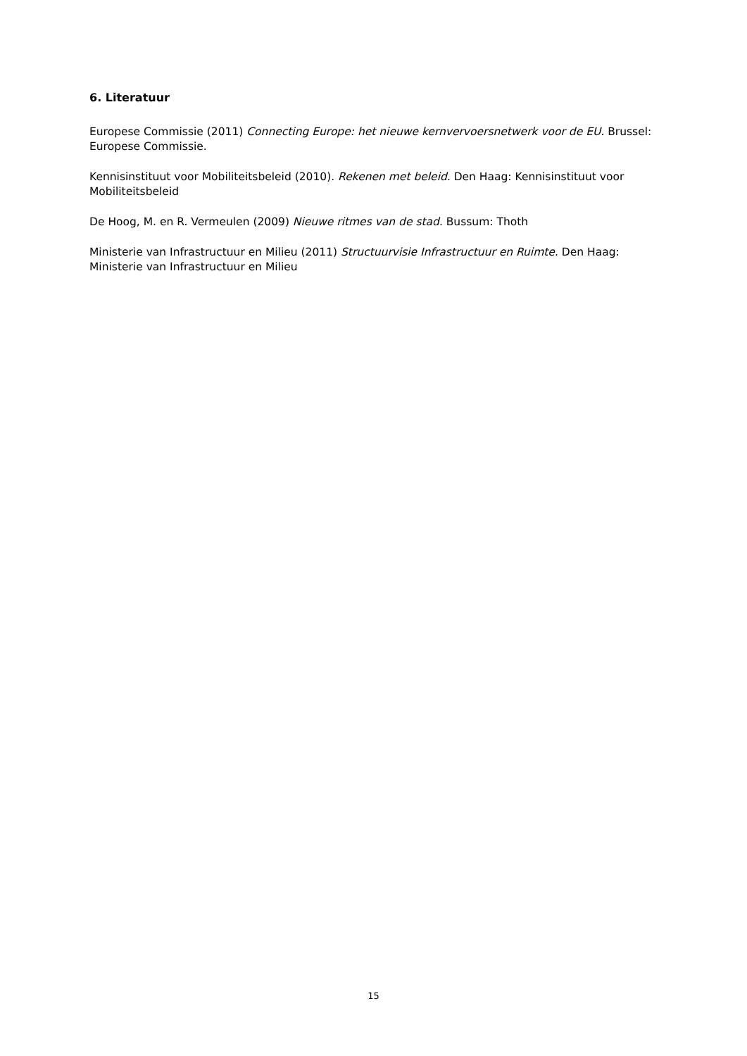6. Literatuur
Europese Commissie (2011) Connecting Europe: het nieuwe kernvervoersnetwerk voor de EU. Brussel: Europese Commissie.
Kennisinstituut voor Mobiliteitsbeleid (2010). Rekenen met beleid. Den Haag: Kennisinstituut voor Mobiliteitsbeleid
De Hoog, M. en R. Vermeulen (2009) Nieuwe ritmes van de stad. Bussum: Thoth
Ministerie van Infrastructuur en Milieu (2011) Structuurvisie Infrastructuur en Ruimte. Den Haag: Ministerie van Infrastructuur en Milieu
15